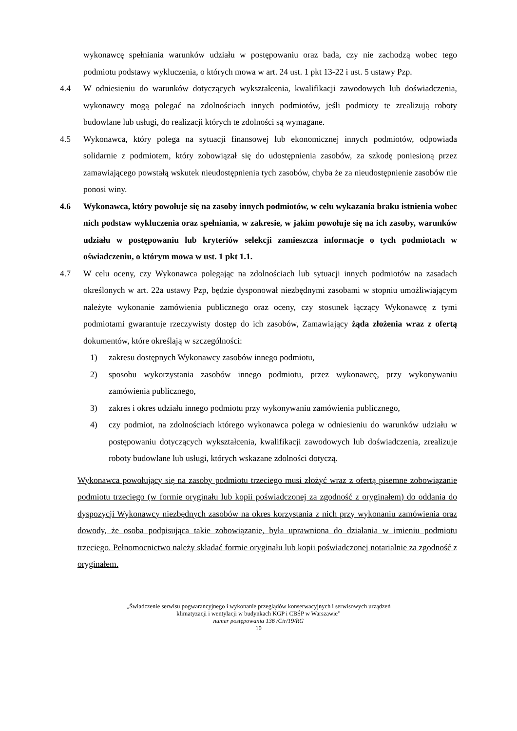wykonawcę spełniania warunków udziału w postępowaniu oraz bada, czy nie zachodzą wobec tego podmiotu podstawy wykluczenia, o których mowa w art. 24 ust. 1 pkt 13-22 i ust. 5 ustawy Pzp.
4.4 W odniesieniu do warunków dotyczących wykształcenia, kwalifikacji zawodowych lub doświadczenia, wykonawcy mogą polegać na zdolnościach innych podmiotów, jeśli podmioty te zrealizują roboty budowlane lub usługi, do realizacji których te zdolności są wymagane.
4.5 Wykonawca, który polega na sytuacji finansowej lub ekonomicznej innych podmiotów, odpowiada solidarnie z podmiotem, który zobowiązał się do udostępnienia zasobów, za szkodę poniesioną przez zamawiającego powstałą wskutek nieudostępnienia tych zasobów, chyba że za nieudostępnienie zasobów nie ponosi winy.
4.6 Wykonawca, który powołuje się na zasoby innych podmiotów, w celu wykazania braku istnienia wobec nich podstaw wykluczenia oraz spełniania, w zakresie, w jakim powołuje się na ich zasoby, warunków udziału w postępowaniu lub kryteriów selekcji zamieszcza informacje o tych podmiotach w oświadczeniu, o którym mowa w ust. 1 pkt 1.1.
4.7 W celu oceny, czy Wykonawca polegając na zdolnościach lub sytuacji innych podmiotów na zasadach określonych w art. 22a ustawy Pzp, będzie dysponował niezbędnymi zasobami w stopniu umożliwiającym należyte wykonanie zamówienia publicznego oraz oceny, czy stosunek łączący Wykonawcę z tymi podmiotami gwarantuje rzeczywisty dostęp do ich zasobów, Zamawiający żąda złożenia wraz z ofertą dokumentów, które określają w szczególności:
1) zakresu dostępnych Wykonawcy zasobów innego podmiotu,
2) sposobu wykorzystania zasobów innego podmiotu, przez wykonawcę, przy wykonywaniu zamówienia publicznego,
3) zakres i okres udziału innego podmiotu przy wykonywaniu zamówienia publicznego,
4) czy podmiot, na zdolnościach którego wykonawca polega w odniesieniu do warunków udziału w postępowaniu dotyczących wykształcenia, kwalifikacji zawodowych lub doświadczenia, zrealizuje roboty budowlane lub usługi, których wskazane zdolności dotyczą.
Wykonawca powołujący się na zasoby podmiotu trzeciego musi złożyć wraz z ofertą pisemne zobowiązanie podmiotu trzeciego (w formie oryginału lub kopii poświadczonej za zgodność z oryginałem) do oddania do dyspozycji Wykonawcy niezbędnych zasobów na okres korzystania z nich przy wykonaniu zamówienia oraz dowody, że osoba podpisująca takie zobowiązanie, była uprawniona do działania w imieniu podmiotu trzeciego. Pełnomocnictwo należy składać formie oryginału lub kopii poświadczonej notarialnie za zgodność z oryginałem.
„Świadczenie serwisu pogwarancyjnego i wykonanie przeglądów konserwacyjnych i serwisowych urządzeń
klimatyzacji i wentylacji w budynkach KGP i CBŚP w Warszawie”
numer postępowania 136 /Cir/19/RG
10